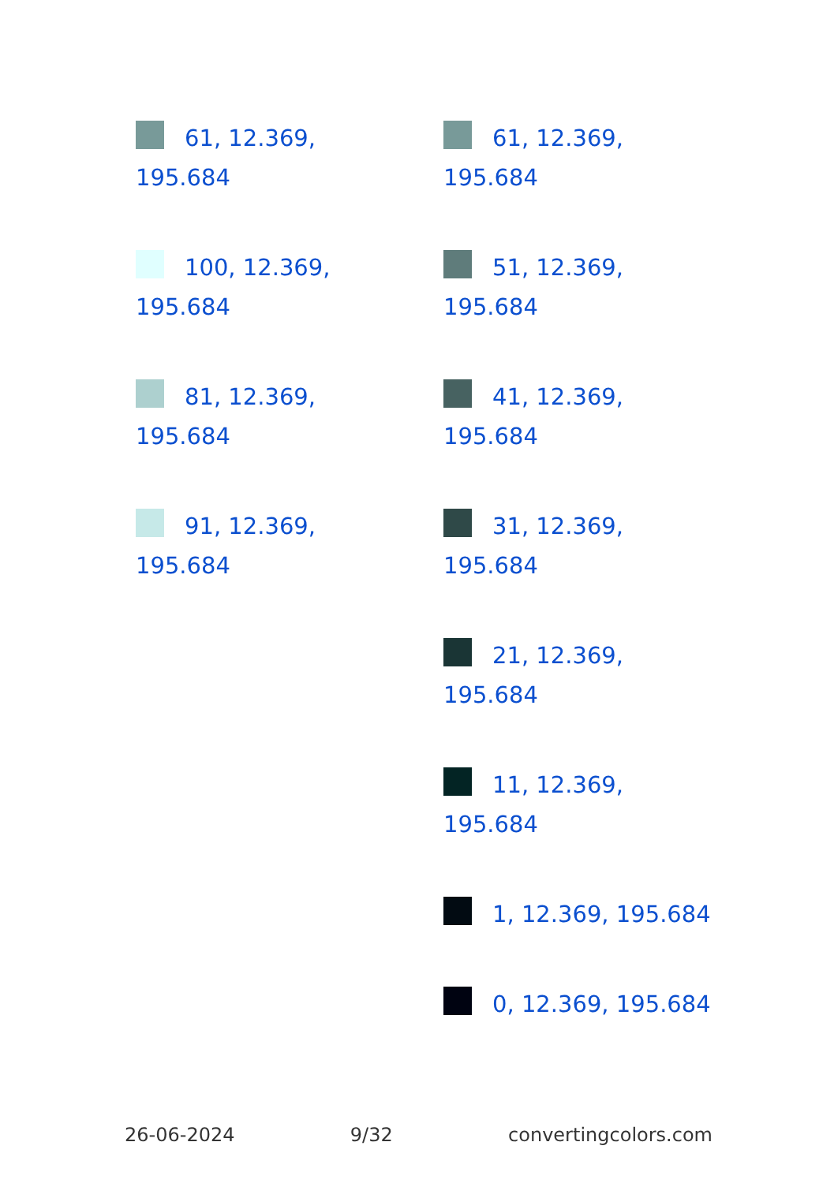61, 12.369, 195.684
100, 12.369, 195.684
81, 12.369, 195.684
91, 12.369, 195.684
61, 12.369, 195.684
51, 12.369, 195.684
41, 12.369, 195.684
31, 12.369, 195.684
21, 12.369, 195.684
11, 12.369, 195.684
1, 12.369, 195.684
0, 12.369, 195.684
26-06-2024 9/32 convertingcolors.com